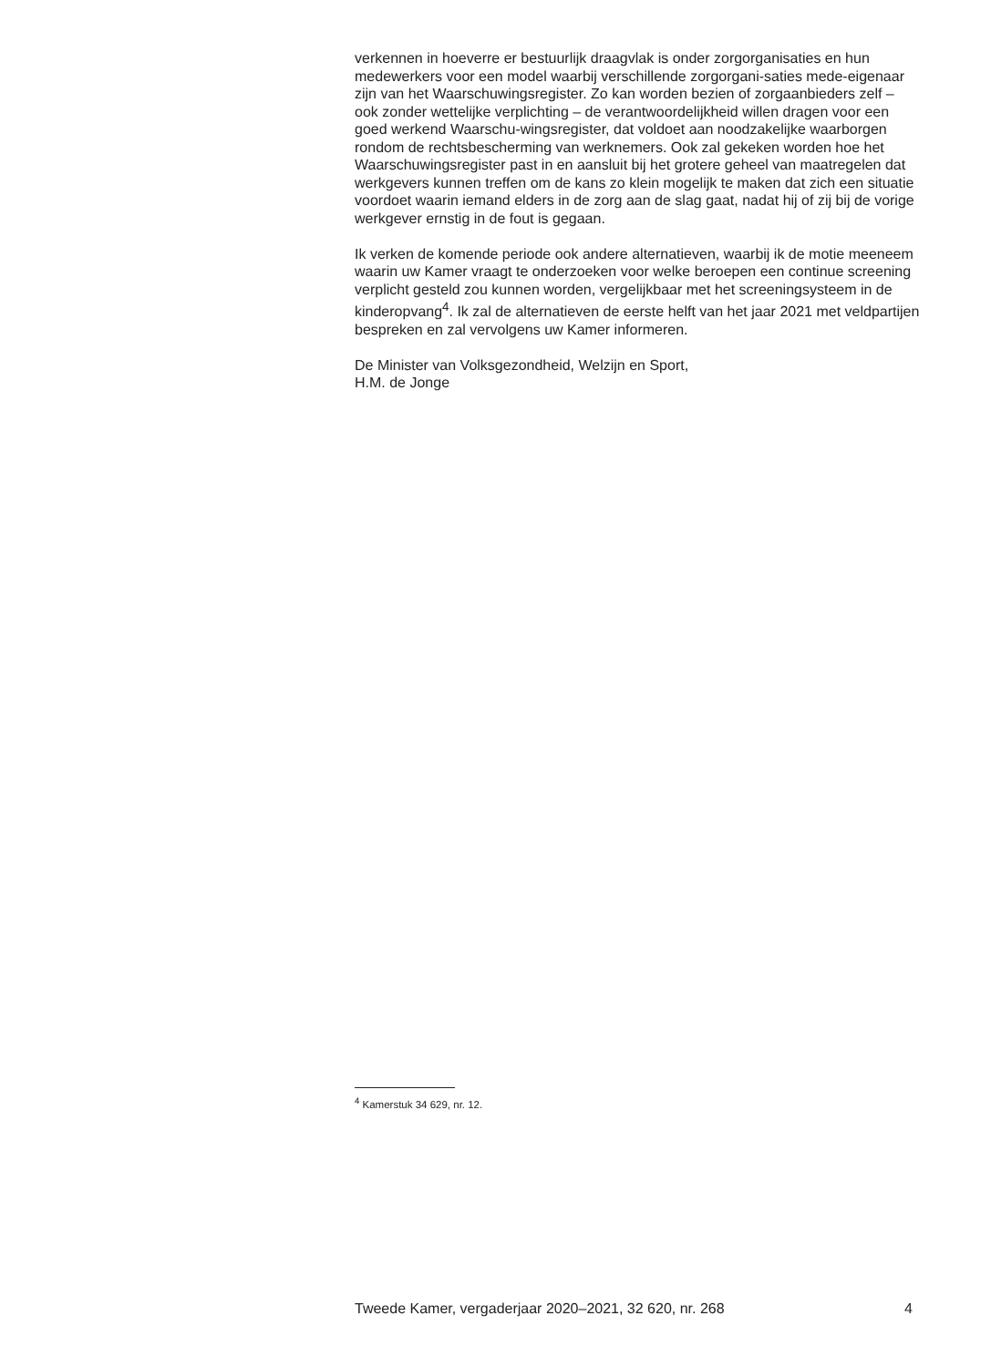verkennen in hoeverre er bestuurlijk draagvlak is onder zorgorganisaties en hun medewerkers voor een model waarbij verschillende zorgorgani-saties mede-eigenaar zijn van het Waarschuwingsregister. Zo kan worden bezien of zorgaanbieders zelf – ook zonder wettelijke verplichting – de verantwoordelijkheid willen dragen voor een goed werkend Waarschu-wingsregister, dat voldoet aan noodzakelijke waarborgen rondom de rechtsbescherming van werknemers. Ook zal gekeken worden hoe het Waarschuwingsregister past in en aansluit bij het grotere geheel van maatregelen dat werkgevers kunnen treffen om de kans zo klein mogelijk te maken dat zich een situatie voordoet waarin iemand elders in de zorg aan de slag gaat, nadat hij of zij bij de vorige werkgever ernstig in de fout is gegaan.
Ik verken de komende periode ook andere alternatieven, waarbij ik de motie meeneem waarin uw Kamer vraagt te onderzoeken voor welke beroepen een continue screening verplicht gesteld zou kunnen worden, vergelijkbaar met het screeningsysteem in de kinderopvang<sup>4</sup>. Ik zal de alternatieven de eerste helft van het jaar 2021 met veldpartijen bespreken en zal vervolgens uw Kamer informeren.
De Minister van Volksgezondheid, Welzijn en Sport,
H.M. de Jonge
<sup>4</sup> Kamerstuk 34 629, nr. 12.
Tweede Kamer, vergaderjaar 2020–2021, 32 620, nr. 268 4